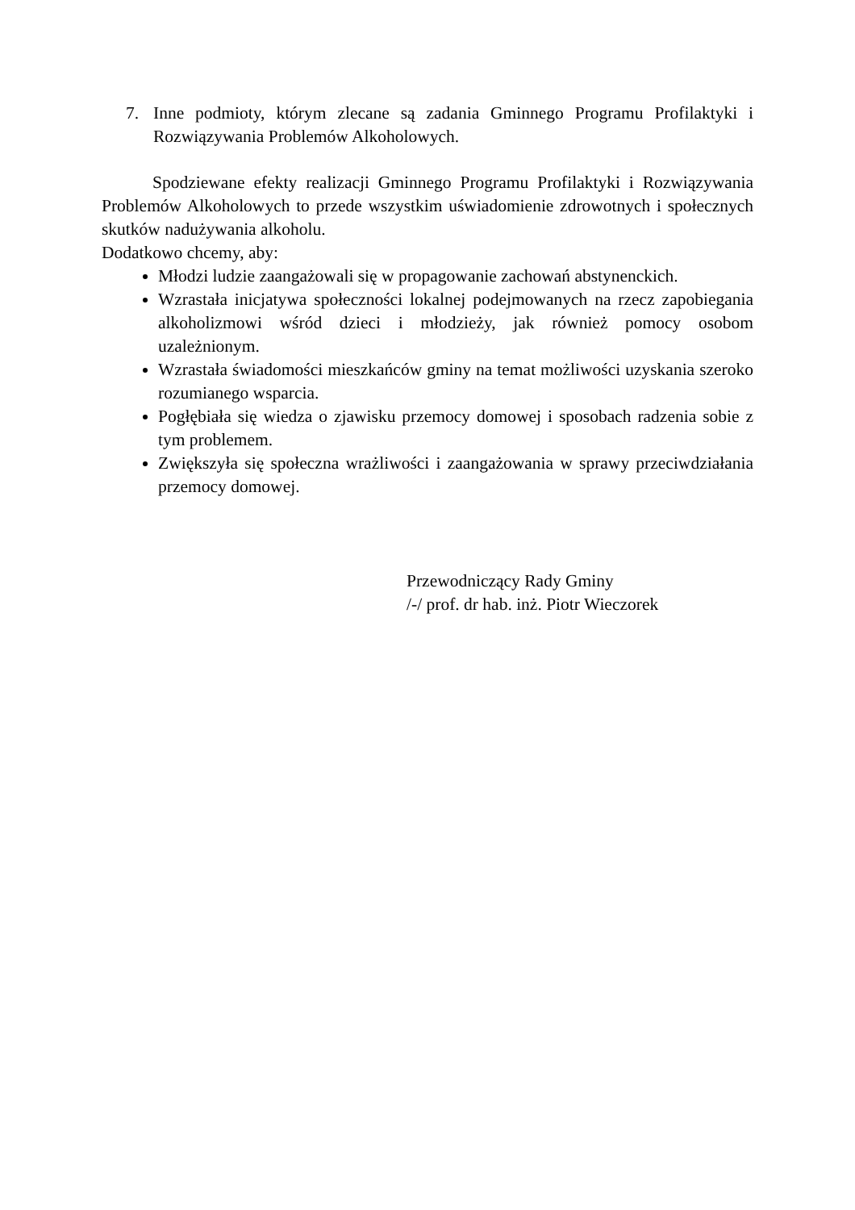7. Inne podmioty, którym zlecane są zadania Gminnego Programu Profilaktyki i Rozwiązywania Problemów Alkoholowych.
Spodziewane efekty realizacji Gminnego Programu Profilaktyki i Rozwiązywania Problemów Alkoholowych to przede wszystkim uświadomienie zdrowotnych i społecznych skutków nadużywania alkoholu.
Dodatkowo chcemy, aby:
Młodzi ludzie zaangażowali się w propagowanie zachowań abstynenckich.
Wzrastała inicjatywa społeczności lokalnej podejmowanych na rzecz zapobiegania alkoholizmowi wśród dzieci i młodzieży, jak również pomocy osobom uzależnionym.
Wzrastała świadomości mieszkańców gminy na temat możliwości uzyskania szeroko rozumianego wsparcia.
Pogłębiała się wiedza o zjawisku przemocy domowej i sposobach radzenia sobie z tym problemem.
Zwiększyła się społeczna wrażliwości i zaangażowania w sprawy przeciwdziałania przemocy domowej.
Przewodniczący Rady Gminy
/-/ prof. dr hab. inż. Piotr Wieczorek